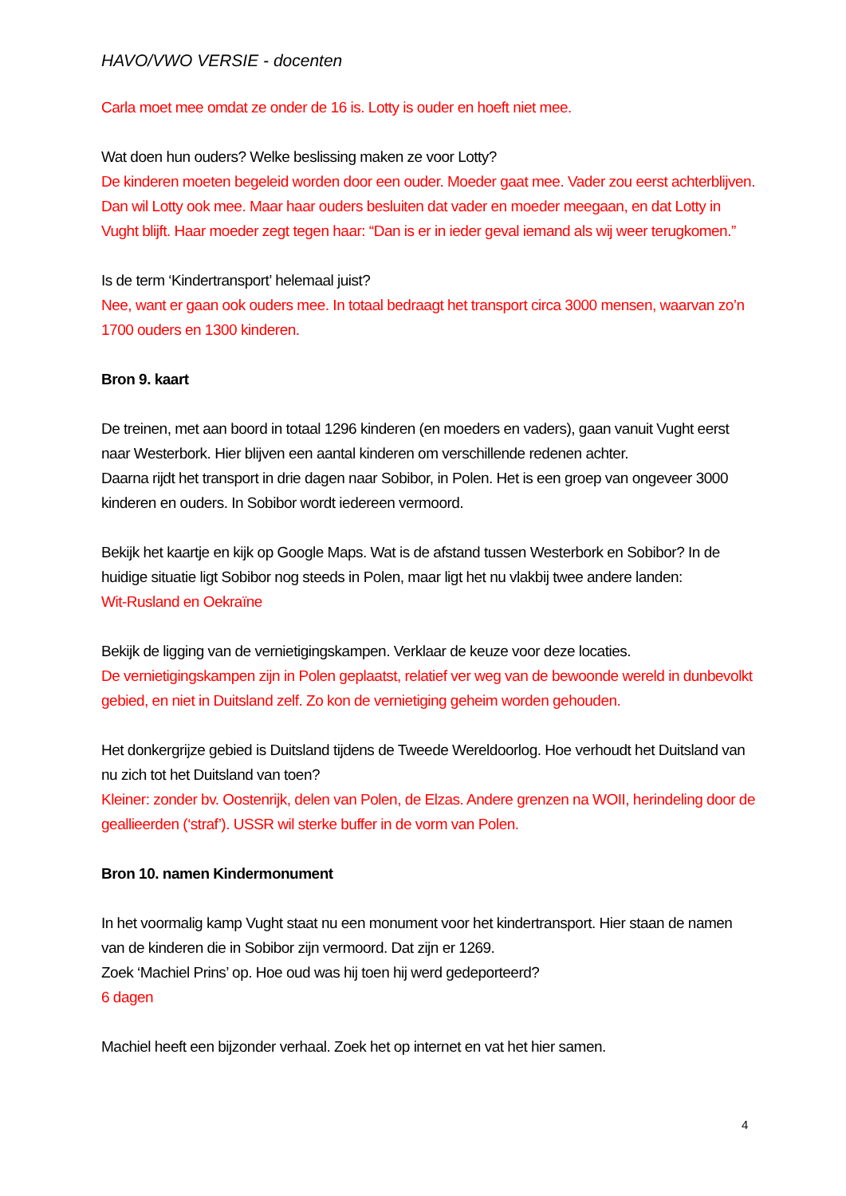HAVO/VWO VERSIE - docenten
Carla moet mee omdat ze onder de 16 is. Lotty is ouder en hoeft niet mee.
Wat doen hun ouders? Welke beslissing maken ze voor Lotty?
De kinderen moeten begeleid worden door een ouder. Moeder gaat mee. Vader zou eerst achterblijven. Dan wil Lotty ook mee. Maar haar ouders besluiten dat vader en moeder meegaan, en dat Lotty in Vught blijft. Haar moeder zegt tegen haar: “Dan is er in ieder geval iemand als wij weer terugkomen.”
Is de term ‘Kindertransport’ helemaal juist?
Nee, want er gaan ook ouders mee. In totaal bedraagt het transport circa 3000 mensen, waarvan zo’n 1700 ouders en 1300 kinderen.
Bron 9. kaart
De treinen, met aan boord in totaal 1296 kinderen (en moeders en vaders), gaan vanuit Vught eerst naar Westerbork. Hier blijven een aantal kinderen om verschillende redenen achter.
Daarna rijdt het transport in drie dagen naar Sobibor, in Polen. Het is een groep van ongeveer 3000 kinderen en ouders. In Sobibor wordt iedereen vermoord.
Bekijk het kaartje en kijk op Google Maps. Wat is de afstand tussen Westerbork en Sobibor? In de huidige situatie ligt Sobibor nog steeds in Polen, maar ligt het nu vlakbij twee andere landen:
Wit-Rusland en Oekraïne
Bekijk de ligging van de vernietigingskampen. Verklaar de keuze voor deze locaties.
De vernietigingskampen zijn in Polen geplaatst, relatief ver weg van de bewoonde wereld in dunbevolkt gebied, en niet in Duitsland zelf. Zo kon de vernietiging geheim worden gehouden.
Het donkergrijze gebied is Duitsland tijdens de Tweede Wereldoorlog. Hoe verhoudt het Duitsland van nu zich tot het Duitsland van toen?
Kleiner: zonder bv. Oostenrijk, delen van Polen, de Elzas. Andere grenzen na WOII, herindeling door de geallieerden (‘straf’). USSR wil sterke buffer in de vorm van Polen.
Bron 10. namen Kindermonument
In het voormalig kamp Vught staat nu een monument voor het kindertransport. Hier staan de namen van de kinderen die in Sobibor zijn vermoord. Dat zijn er 1269.
Zoek ‘Machiel Prins’ op. Hoe oud was hij toen hij werd gedeporteerd?
6 dagen
Machiel heeft een bijzonder verhaal. Zoek het op internet en vat het hier samen.
4